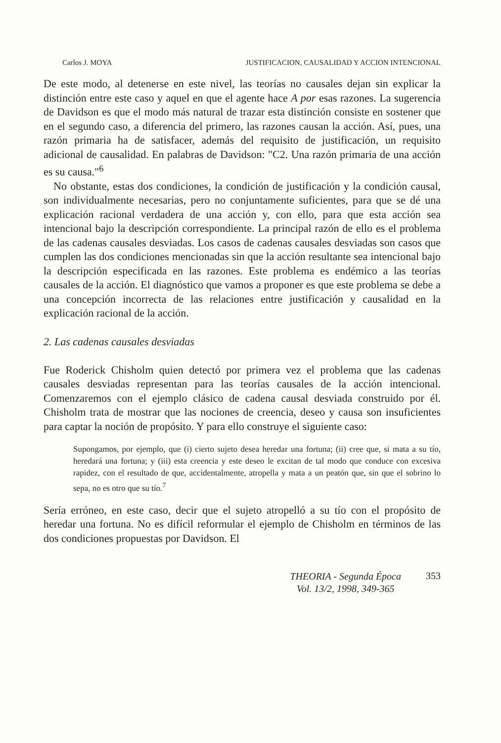Carlos J. MOYA JUSTIFICACION, CAUSALIDAD Y ACCION INTENCIONAL
De este modo, al detenerse en este nivel, las teorías no causales dejan sin explicar la distinción entre este caso y aquel en que el agente hace A por esas razones. La sugerencia de Davidson es que el modo más natural de trazar esta distinción consiste en sostener que en el segundo caso, a diferencia del primero, las razones causan la acción. Así, pues, una razón primaria ha de satisfacer, además del requisito de justificación, un requisito adicional de causalidad. En palabras de Davidson: "C2. Una razón primaria de una acción es su causa."<sup>6</sup>
No obstante, estas dos condiciones, la condición de justificación y la condición causal, son individualmente necesarias, pero no conjuntamente suficientes, para que se dé una explicación racional verdadera de una acción y, con ello, para que esta acción sea intencional bajo la descripción correspondiente. La principal razón de ello es el problema de las cadenas causales desviadas. Los casos de cadenas causales desviadas son casos que cumplen las dos condiciones mencionadas sin que la acción resultante sea intencional bajo la descripción especificada en las razones. Este problema es endémico a las teorías causales de la acción. El diagnóstico que vamos a proponer es que este problema se debe a una concepción incorrecta de las relaciones entre justificación y causalidad en la explicación racional de la acción.
2. Las cadenas causales desviadas
Fue Roderick Chisholm quien detectó por primera vez el problema que las cadenas causales desviadas representan para las teorías causales de la acción intencional. Comenzaremos con el ejemplo clásico de cadena causal desviada construido por él. Chisholm trata de mostrar que las nociones de creencia, deseo y causa son insuficientes para captar la noción de propósito. Y para ello construye el siguiente caso:
Supongamos, por ejemplo, que (i) cierto sujeto desea heredar una fortuna; (ii) cree que, si mata a su tío, heredará una fortuna; y (iii) esta creencia y este deseo le excitan de tal modo que conduce con excesiva rapidez, con el resultado de que, accidentalmente, atropella y mata a un peatón que, sin que el sobrino lo sepa, no es otro que su tío.<sup>7</sup>
Sería erróneo, en este caso, decir que el sujeto atropelló a su tío con el propósito de heredar una fortuna. No es difícil reformular el ejemplo de Chisholm en términos de las dos condiciones propuestas por Davidson. El
THEORIA - Segunda Época
Vol. 13/2, 1998, 349-365
353